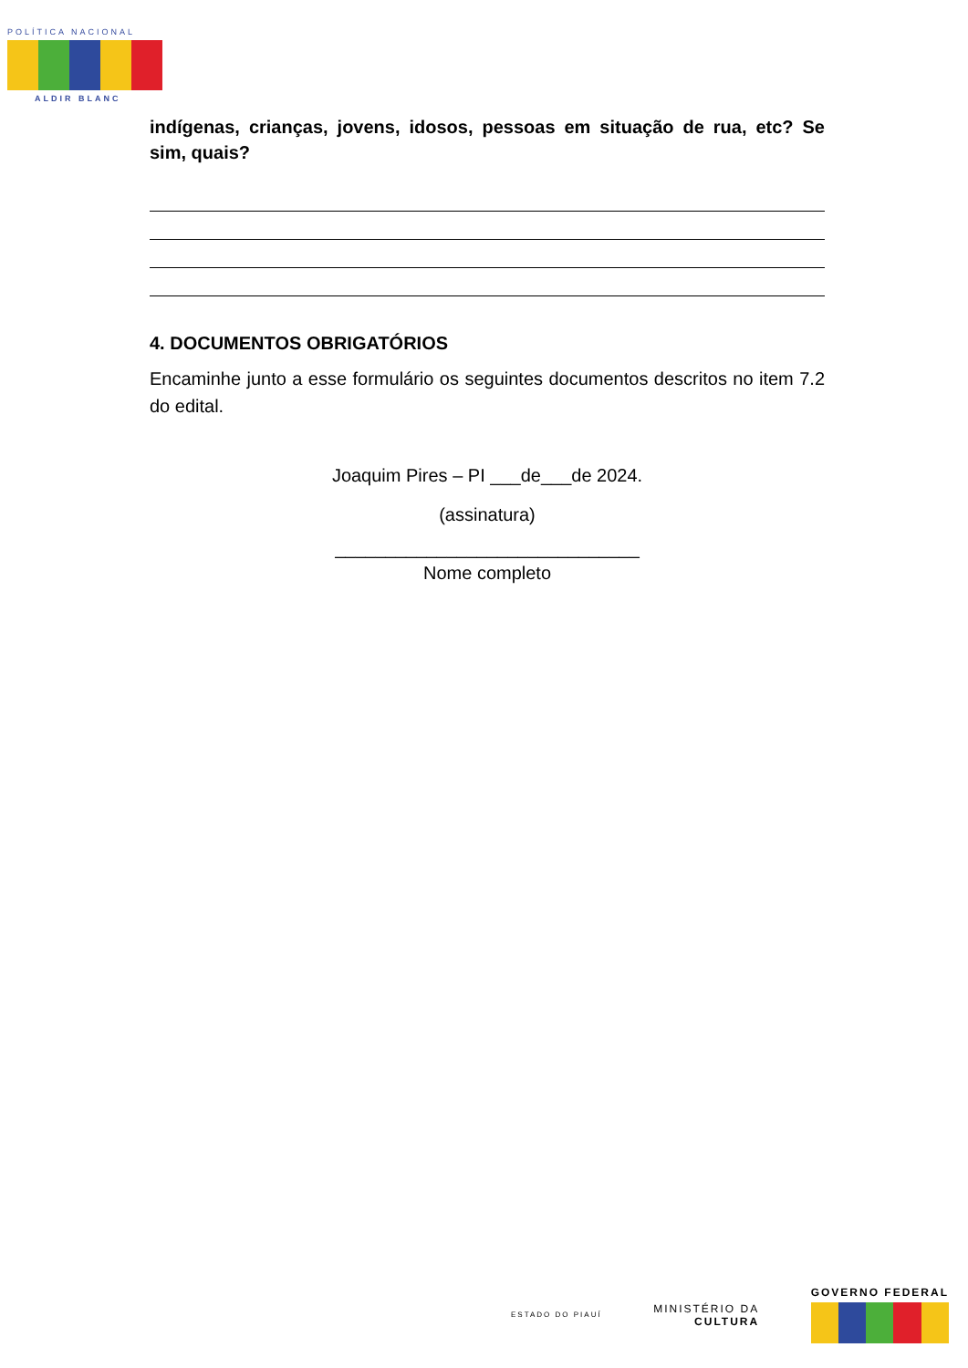POLÍTICA NACIONAL
ALDIR BLANC
indígenas, crianças, jovens, idosos, pessoas em situação de rua, etc? Se sim, quais?
4. DOCUMENTOS OBRIGATÓRIOS
Encaminhe junto a esse formulário os seguintes documentos descritos no item 7.2 do edital.
Joaquim Pires – PI ___de___de 2024.
(assinatura)
______________________________
Nome completo
ESTADO DO PIAUÍ
MINISTÉRIO DA
CULTURA
GOVERNO FEDERAL